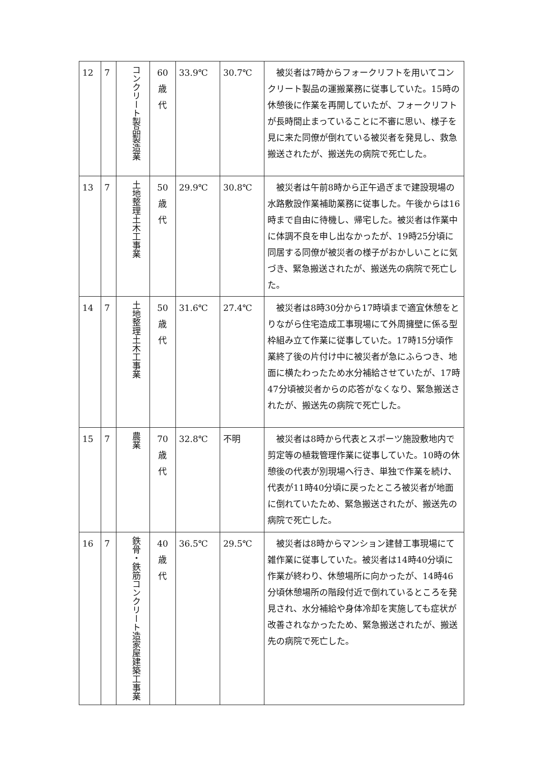| 12 | 7 | コンクリート製品製造業 | 60 歳 代 | 33.9℃ | 30.7℃ | 被災者は7時からフォークリフトを用いてコンクリート製品の運搬業務に従事していた。15時の休憩後に作業を再開していたが、フォークリフトが長時間止まっていることに不審に思い、様子を見に来た同僚が倒れている被災者を発見し、救急搬送されたが、搬送先の病院で死亡した。 |
| 13 | 7 | 土地整理土木工事業 | 50 歳 代 | 29.9℃ | 30.8℃ | 被災者は午前8時から正午過ぎまで建設現場の水路敷設作業補助業務に従事した。午後からは16時まで自由に待機し、帰宅した。被災者は作業中に体調不良を申し出なかったが、19時25分頃に同居する同僚が被災者の様子がおかしいことに気づき、緊急搬送されたが、搬送先の病院で死亡した。 |
| 14 | 7 | 土地整理土木工事業 | 50 歳 代 | 31.6℃ | 27.4℃ | 被災者は8時30分から17時頃まで適宜休憩をとりながら住宅造成工事現場にて外周擁壁に係る型枠組み立て作業に従事していた。17時15分頃作業終了後の片付け中に被災者が急にふらつき、地面に横たわったため水分補給させていたが、17時47分頃被災者からの応答がなくなり、緊急搬送されたが、搬送先の病院で死亡した。 |
| 15 | 7 | 農業 | 70 歳 代 | 32.8℃ | 不明 | 被災者は8時から代表とスポーツ施設敷地内で剪定等の植栽管理作業に従事していた。10時の休憩後の代表が別現場へ行き、単独で作業を続け、代表が11時40分頃に戻ったところ被災者が地面に倒れていたため、緊急搬送されたが、搬送先の病院で死亡した。 |
| 16 | 7 | 鉄骨・鉄筋コンクリート造家屋建築工事業 | 40 歳 代 | 36.5℃ | 29.5℃ | 被災者は8時からマンション建替工事現場にて雑作業に従事していた。被災者は14時40分頃に作業が終わり、休憩場所に向かったが、14時46分頃休憩場所の階段付近で倒れているところを発見され、水分補給や身体冷却を実施しても症状が改善されなかったため、緊急搬送されたが、搬送先の病院で死亡した。 |